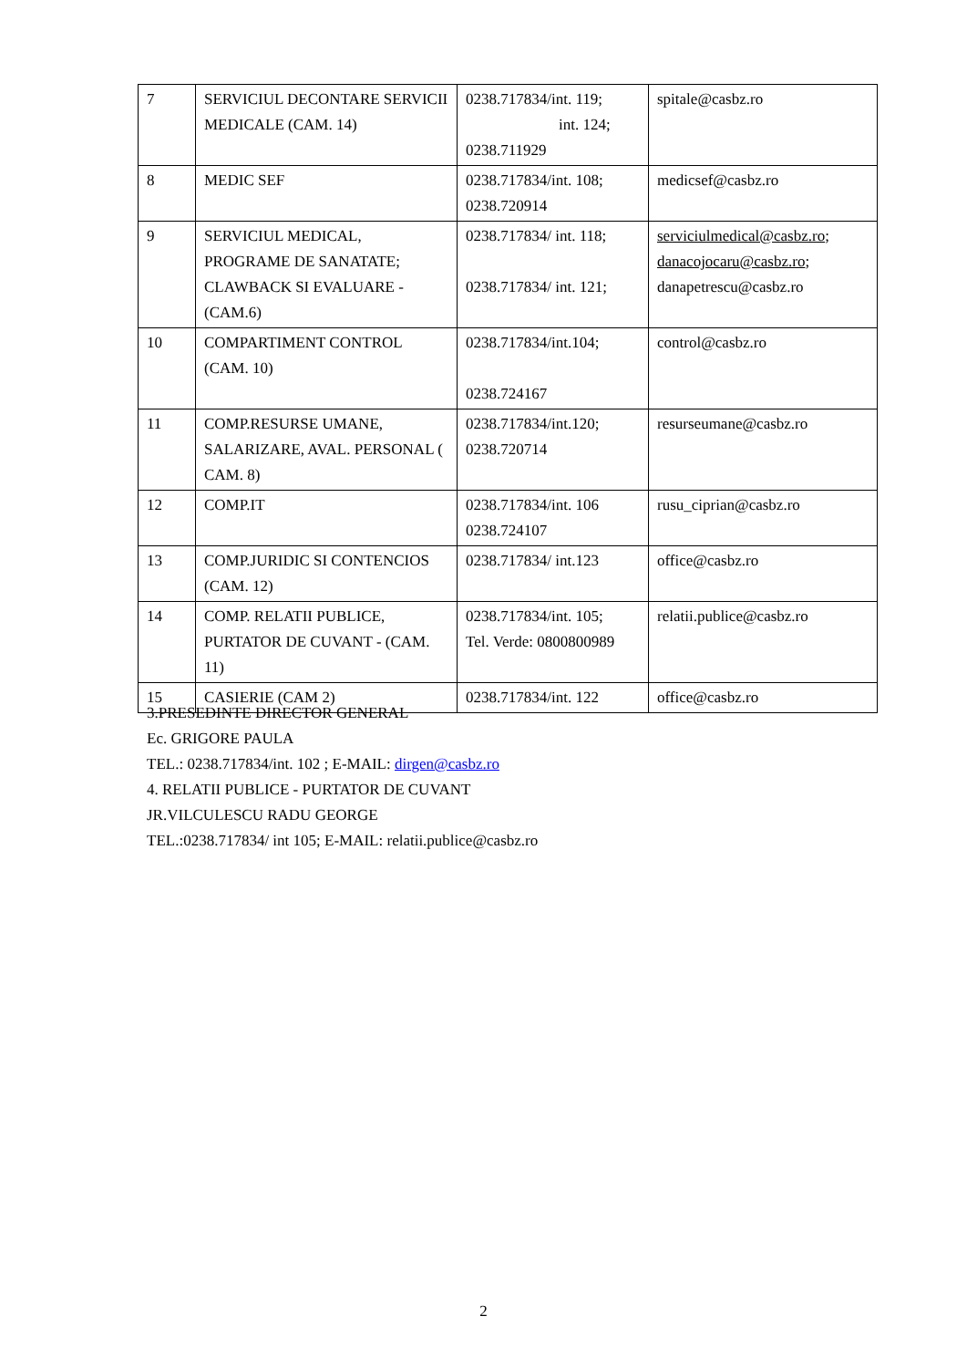| 7 | SERVICIUL DECONTARE SERVICII MEDICALE (CAM. 14) | 0238.717834/int. 119; int. 124; 0238.711929 | spitale@casbz.ro |
| 8 | MEDIC SEF | 0238.717834/int. 108; 0238.720914 | medicsef@casbz.ro |
| 9 | SERVICIUL MEDICAL, PROGRAME DE SANATATE; CLAWBACK SI EVALUARE - (CAM.6) | 0238.717834/ int. 118; 0238.717834/ int. 121; | serviciulmedical@casbz.ro ; danacojocaru@casbz.ro ; danapetrescu@casbz.ro |
| 10 | COMPARTIMENT CONTROL (CAM. 10) | 0238.717834/int.104; 0238.724167 | control@casbz.ro |
| 11 | COMP.RESURSE UMANE, SALARIZARE, AVAL. PERSONAL ( CAM. 8) | 0238.717834/int.120; 0238.720714 | resurseumane@casbz.ro |
| 12 | COMP.IT | 0238.717834/int. 106 0238.724107 | rusu_ciprian@casbz.ro |
| 13 | COMP.JURIDIC SI CONTENCIOS (CAM. 12) | 0238.717834/ int.123 | office@casbz.ro |
| 14 | COMP. RELATII PUBLICE, PURTATOR DE CUVANT - (CAM. 11) | 0238.717834/int. 105; Tel. Verde: 0800800989 | relatii.publice@casbz.ro |
| 15 | CASIERIE (CAM 2) | 0238.717834/int. 122 | office@casbz.ro |
3.PRESEDINTE DIRECTOR GENERAL
Ec. GRIGORE PAULA
TEL.: 0238.717834/int. 102 ; E-MAIL: dirgen@casbz.ro
4. RELATII PUBLICE - PURTATOR DE CUVANT
JR.VILCULESCU RADU GEORGE
TEL.:0238.717834/ int 105; E-MAIL: relatii.publice@casbz.ro
2